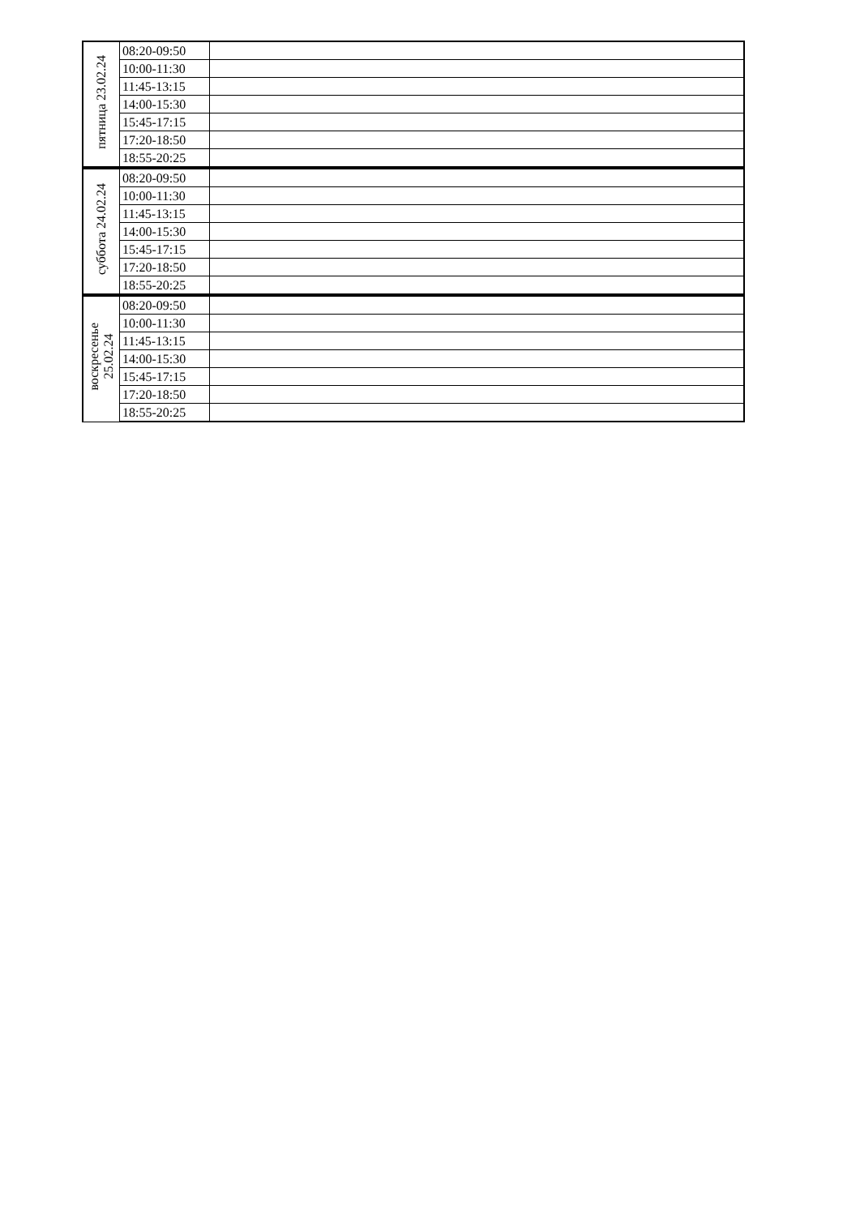| пятница 23.02.24 | 08:20-09:50 | |
| | 10:00-11:30 | |
| | 11:45-13:15 | |
| | 14:00-15:30 | |
| | 15:45-17:15 | |
| | 17:20-18:50 | |
| | 18:55-20:25 | |
| суббота 24.02.24 | 08:20-09:50 | |
| | 10:00-11:30 | |
| | 11:45-13:15 | |
| | 14:00-15:30 | |
| | 15:45-17:15 | |
| | 17:20-18:50 | |
| | 18:55-20:25 | |
| воскресенье 25.02.24 | 08:20-09:50 | |
| | 10:00-11:30 | |
| | 11:45-13:15 | |
| | 14:00-15:30 | |
| | 15:45-17:15 | |
| | 17:20-18:50 | |
| | 18:55-20:25 | |